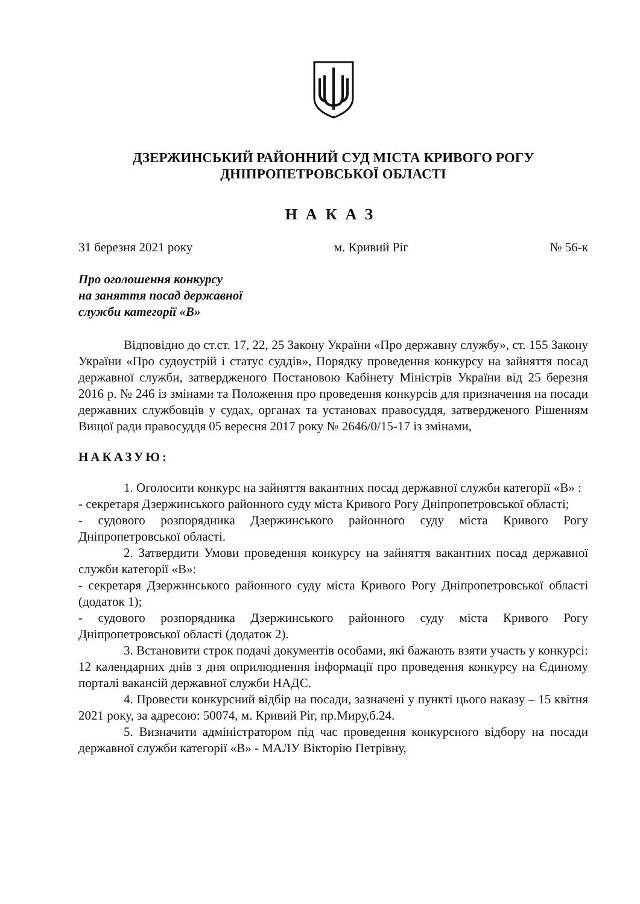ДЗЕРЖИНСЬКИЙ РАЙОННИЙ СУД МІСТА КРИВОГО РОГУ
ДНІПРОПЕТРОВСЬКОЇ ОБЛАСТІ
НАКАЗ
31 березня 2021 року м. Кривий Ріг № 56-к
Про оголошення конкурсу
на заняття посад державної
служби категорії «В»
Відповідно до ст.ст. 17, 22, 25 Закону України «Про державну службу», ст. 155 Закону України «Про судоустрій і статус суддів», Порядку проведення конкурсу на зайняття посад державної служби, затвердженого Постановою Кабінету Міністрів України від 25 березня 2016 р. № 246 із змінами та Положення про проведення конкурсів для призначення на посади державних службовців у судах, органах та установах правосуддя, затвердженого Рішенням Вищої ради правосуддя 05 вересня 2017 року № 2646/0/15-17 із змінами,
НАКАЗУЮ:
1. Оголосити конкурс на зайняття вакантних посад державної служби категорії «В» :
- секретаря Дзержинського районного суду міста Кривого Рогу Дніпропетровської області;
- судового розпорядника Дзержинського районного суду міста Кривого Рогу Дніпропетровської області.
2. Затвердити Умови проведення конкурсу на зайняття вакантних посад державної служби категорії «В»:
- секретаря Дзержинського районного суду міста Кривого Рогу Дніпропетровської області (додаток 1);
- судового розпорядника Дзержинського районного суду міста Кривого Рогу Дніпропетровської області (додаток 2).
3. Встановити строк подачі документів особами, які бажають взяти участь у конкурсі: 12 календарних днів з дня оприлюднення інформації про проведення конкурсу на Єдиному порталі вакансій державної служби НАДС.
4. Провести конкурсний відбір на посади, зазначені у пункті цього наказу – 15 квітня 2021 року, за адресою: 50074, м. Кривий Ріг, пр.Миру,б.24.
5. Визначити адміністратором під час проведення конкурсного відбору на посади державної служби категорії «В» - МАЛУ Вікторію Петрівну,